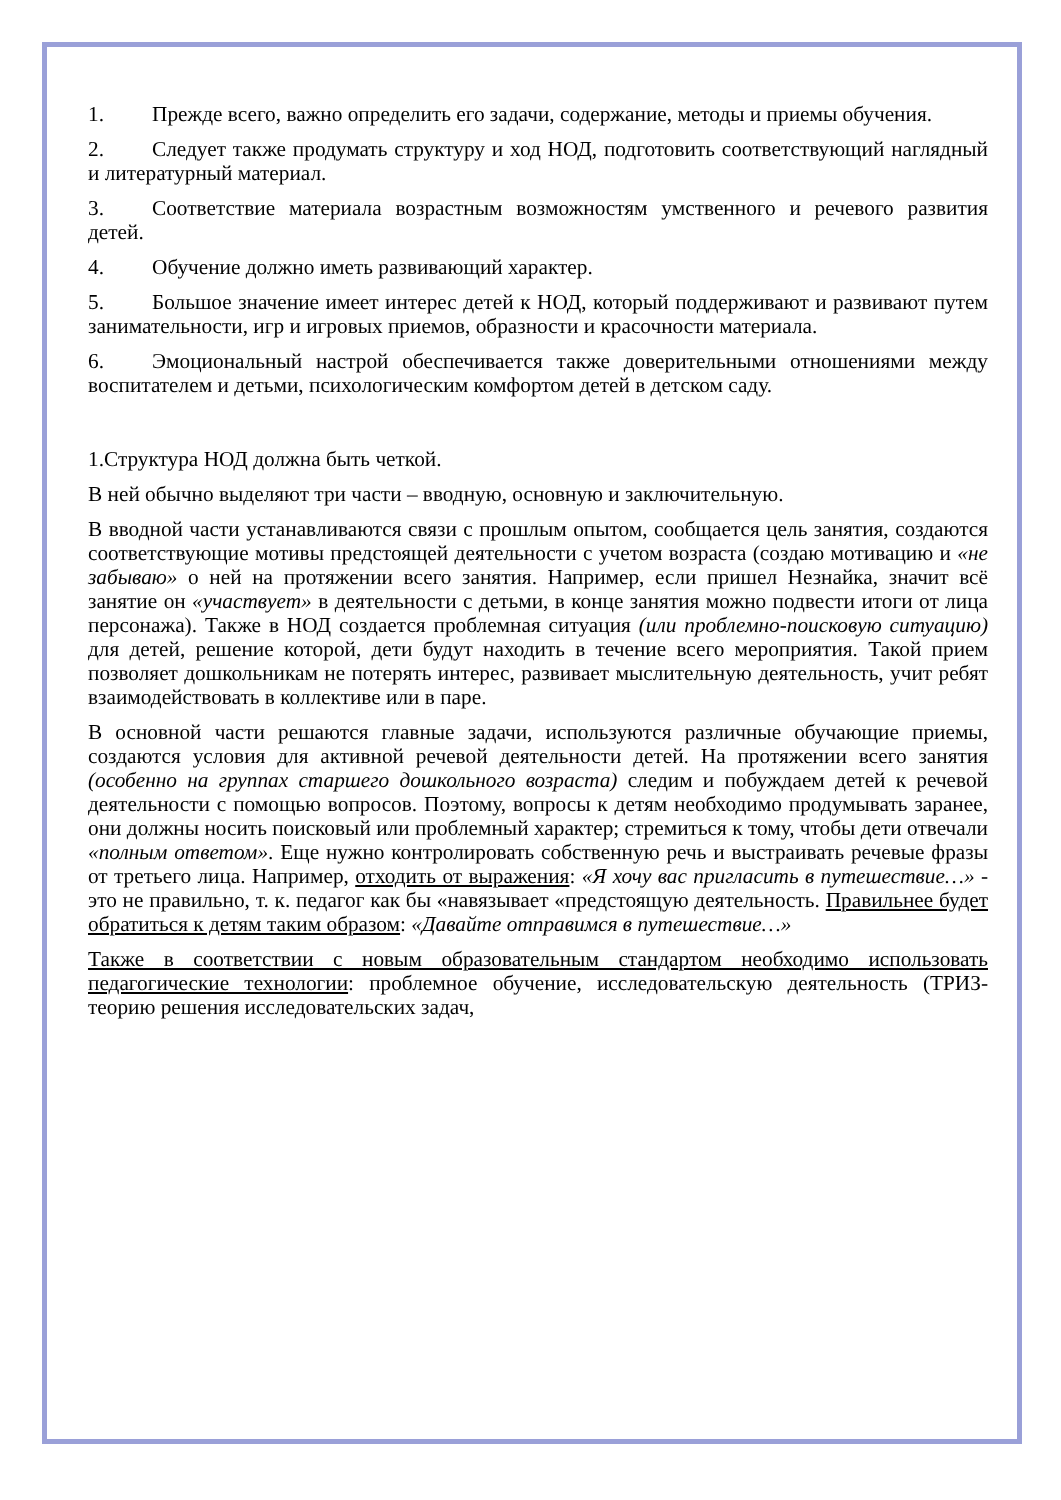1. Прежде всего, важно определить его задачи, содержание, методы и приемы обучения.
2. Следует также продумать структуру и ход НОД, подготовить соответствующий наглядный и литературный материал.
3. Соответствие материала возрастным возможностям умственного и речевого развития детей.
4. Обучение должно иметь развивающий характер.
5. Большое значение имеет интерес детей к НОД, который поддерживают и развивают путем занимательности, игр и игровых приемов, образности и красочности материала.
6. Эмоциональный настрой обеспечивается также доверительными отношениями между воспитателем и детьми, психологическим комфортом детей в детском саду.
1.Структура НОД должна быть четкой.
В ней обычно выделяют три части – вводную, основную и заключительную.
В вводной части устанавливаются связи с прошлым опытом, сообщается цель занятия, создаются соответствующие мотивы предстоящей деятельности с учетом возраста (создаю мотивацию и «не забываю» о ней на протяжении всего занятия. Например, если пришел Незнайка, значит всё занятие он «участвует» в деятельности с детьми, в конце занятия можно подвести итоги от лица персонажа). Также в НОД создается проблемная ситуация (или проблемно-поисковую ситуацию) для детей, решение которой, дети будут находить в течение всего мероприятия. Такой прием позволяет дошкольникам не потерять интерес, развивает мыслительную деятельность, учит ребят взаимодействовать в коллективе или в паре.
В основной части решаются главные задачи, используются различные обучающие приемы, создаются условия для активной речевой деятельности детей. На протяжении всего занятия (особенно на группах старшего дошкольного возраста) следим и побуждаем детей к речевой деятельности с помощью вопросов. Поэтому, вопросы к детям необходимо продумывать заранее, они должны носить поисковый или проблемный характер; стремиться к тому, чтобы дети отвечали «полным ответом». Еще нужно контролировать собственную речь и выстраивать речевые фразы от третьего лица. Например, отходить от выражения: «Я хочу вас пригласить в путешествие…» - это не правильно, т. к. педагог как бы «навязывает «предстоящую деятельность. Правильнее будет обратиться к детям таким образом: «Давайте отправимся в путешествие…»
Также в соответствии с новым образовательным стандартом необходимо использовать педагогические технологии: проблемное обучение, исследовательскую деятельность (ТРИЗ- теорию решения исследовательских задач,